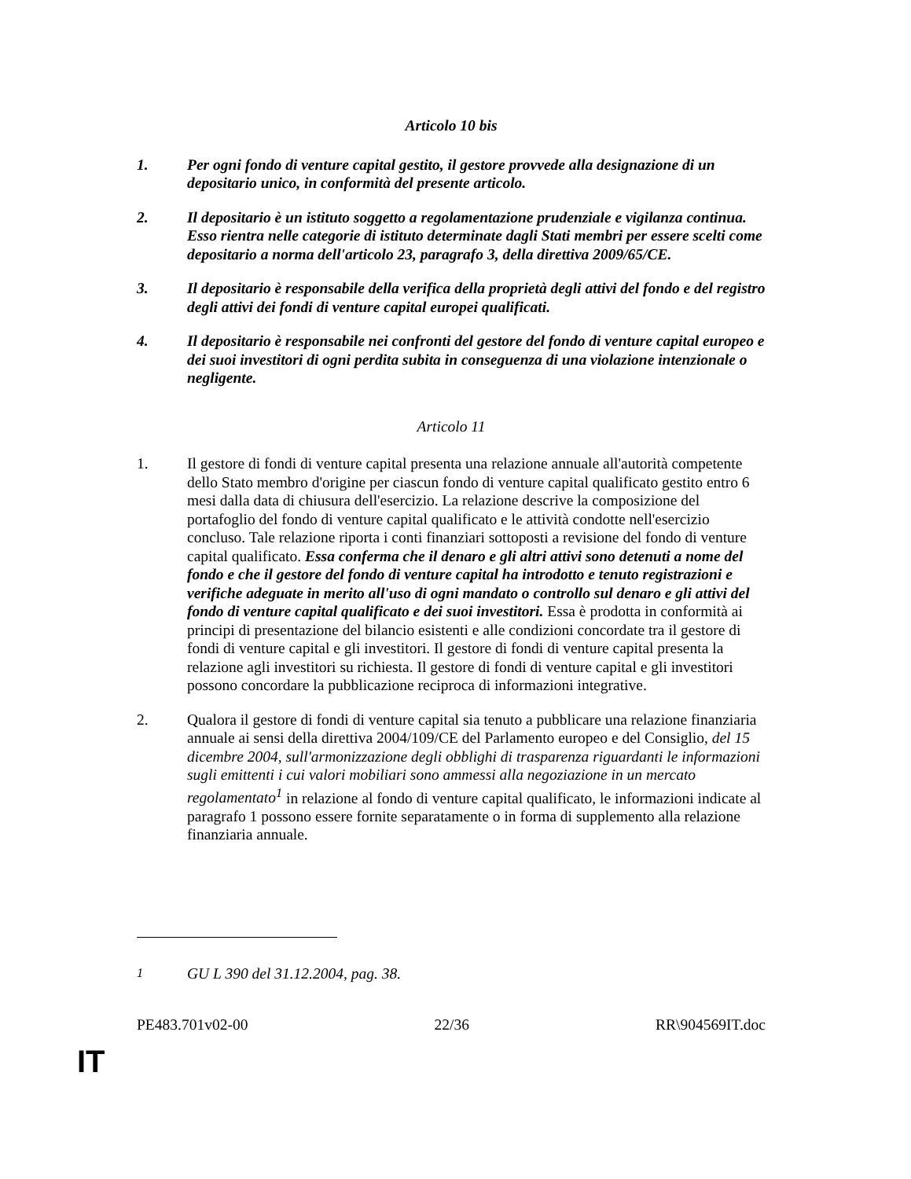Articolo 10 bis
1. Per ogni fondo di venture capital gestito, il gestore provvede alla designazione di un depositario unico, in conformità del presente articolo.
2. Il depositario è un istituto soggetto a regolamentazione prudenziale e vigilanza continua. Esso rientra nelle categorie di istituto determinate dagli Stati membri per essere scelti come depositario a norma dell'articolo 23, paragrafo 3, della direttiva 2009/65/CE.
3. Il depositario è responsabile della verifica della proprietà degli attivi del fondo e del registro degli attivi dei fondi di venture capital europei qualificati.
4. Il depositario è responsabile nei confronti del gestore del fondo di venture capital europeo e dei suoi investitori di ogni perdita subita in conseguenza di una violazione intenzionale o negligente.
Articolo 11
1. Il gestore di fondi di venture capital presenta una relazione annuale all'autorità competente dello Stato membro d'origine per ciascun fondo di venture capital qualificato gestito entro 6 mesi dalla data di chiusura dell'esercizio. La relazione descrive la composizione del portafoglio del fondo di venture capital qualificato e le attività condotte nell'esercizio concluso. Tale relazione riporta i conti finanziari sottoposti a revisione del fondo di venture capital qualificato. Essa conferma che il denaro e gli altri attivi sono detenuti a nome del fondo e che il gestore del fondo di venture capital ha introdotto e tenuto registrazioni e verifiche adeguate in merito all'uso di ogni mandato o controllo sul denaro e gli attivi del fondo di venture capital qualificato e dei suoi investitori. Essa è prodotta in conformità ai principi di presentazione del bilancio esistenti e alle condizioni concordate tra il gestore di fondi di venture capital e gli investitori. Il gestore di fondi di venture capital presenta la relazione agli investitori su richiesta. Il gestore di fondi di venture capital e gli investitori possono concordare la pubblicazione reciproca di informazioni integrative.
2. Qualora il gestore di fondi di venture capital sia tenuto a pubblicare una relazione finanziaria annuale ai sensi della direttiva 2004/109/CE del Parlamento europeo e del Consiglio, del 15 dicembre 2004, sull'armonizzazione degli obblighi di trasparenza riguardanti le informazioni sugli emittenti i cui valori mobiliari sono ammessi alla negoziazione in un mercato regolamentato<sup>1</sup> in relazione al fondo di venture capital qualificato, le informazioni indicate al paragrafo 1 possono essere fornite separatamente o in forma di supplemento alla relazione finanziaria annuale.
<sup>1</sup> GU L 390 del 31.12.2004, pag. 38.
PE483.701v02-00 22/36 RR\904569IT.doc
IT